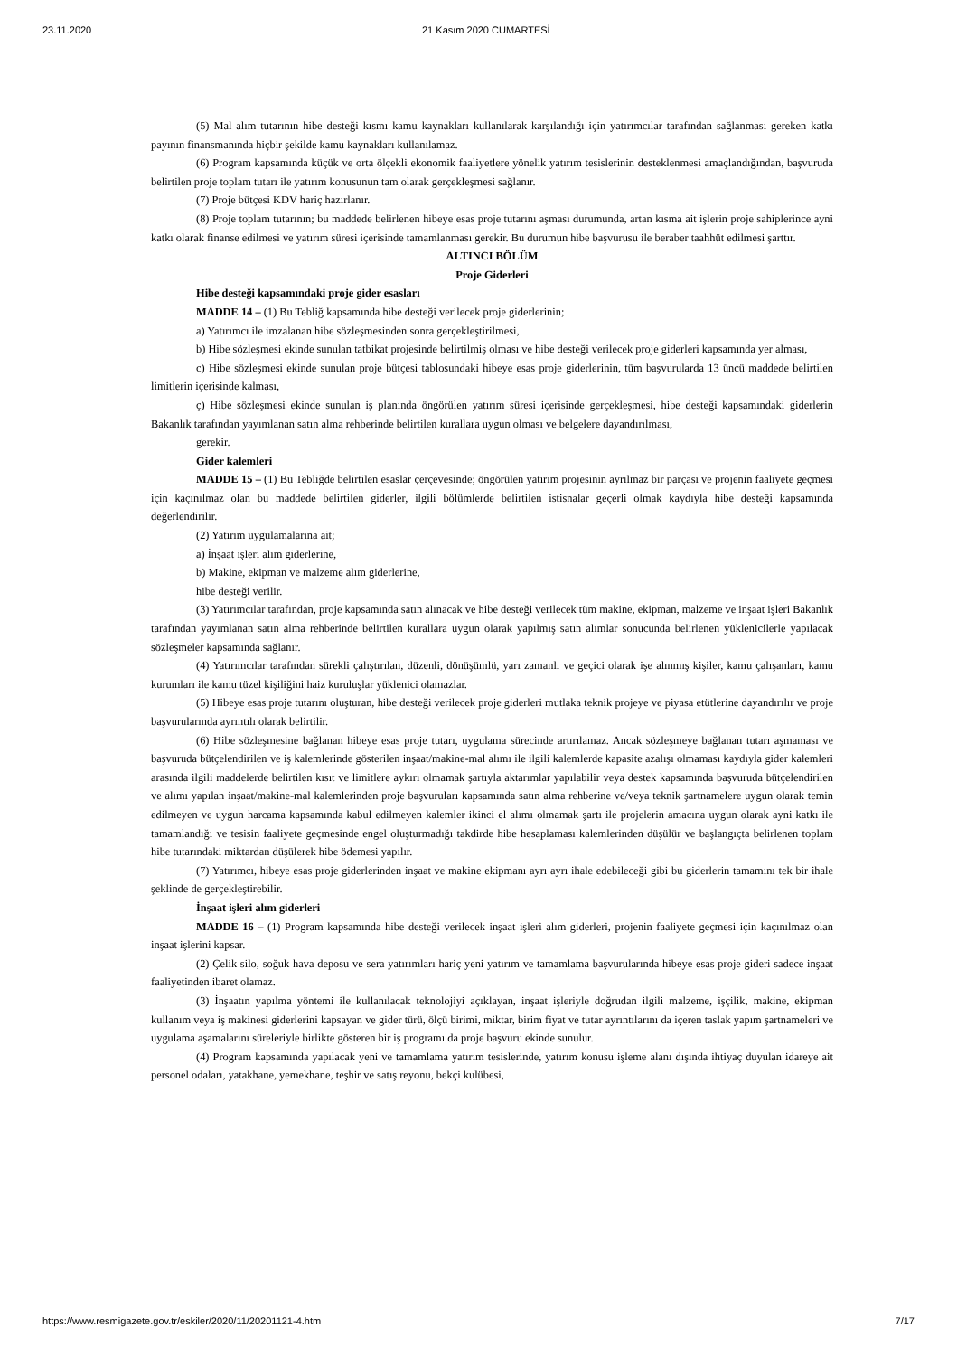23.11.2020 21 Kasım 2020 CUMARTESİ
(5) Mal alım tutarının hibe desteği kısmı kamu kaynakları kullanılarak karşılandığı için yatırımcılar tarafından sağlanması gereken katkı payının finansmanında hiçbir şekilde kamu kaynakları kullanılamaz.
(6) Program kapsamında küçük ve orta ölçekli ekonomik faaliyetlere yönelik yatırım tesislerinin desteklenmesi amaçlandığından, başvuruda belirtilen proje toplam tutarı ile yatırım konusunun tam olarak gerçekleşmesi sağlanır.
(7) Proje bütçesi KDV hariç hazırlanır.
(8) Proje toplam tutarının; bu maddede belirlenen hibeye esas proje tutarını aşması durumunda, artan kısma ait işlerin proje sahiplerince ayni katkı olarak finanse edilmesi ve yatırım süresi içerisinde tamamlanması gerekir. Bu durumun hibe başvurusu ile beraber taahhüt edilmesi şarttır.
ALTINCI BÖLÜM
Proje Giderleri
Hibe desteği kapsamındaki proje gider esasları
MADDE 14 – (1) Bu Tebliğ kapsamında hibe desteği verilecek proje giderlerinin;
a) Yatırımcı ile imzalanan hibe sözleşmesinden sonra gerçekleştirilmesi,
b) Hibe sözleşmesi ekinde sunulan tatbikat projesinde belirtilmiş olması ve hibe desteği verilecek proje giderleri kapsamında yer alması,
c) Hibe sözleşmesi ekinde sunulan proje bütçesi tablosundaki hibeye esas proje giderlerinin, tüm başvurularda 13 üncü maddede belirtilen limitlerin içerisinde kalması,
ç) Hibe sözleşmesi ekinde sunulan iş planında öngörülen yatırım süresi içerisinde gerçekleşmesi, hibe desteği kapsamındaki giderlerin Bakanlık tarafından yayımlanan satın alma rehberinde belirtilen kurallara uygun olması ve belgelere dayandırılması,
gerekir.
Gider kalemleri
MADDE 15 – (1) Bu Tebliğde belirtilen esaslar çerçevesinde; öngörülen yatırım projesinin ayrılmaz bir parçası ve projenin faaliyete geçmesi için kaçınılmaz olan bu maddede belirtilen giderler, ilgili bölümlerde belirtilen istisnalar geçerli olmak kaydıyla hibe desteği kapsamında değerlendirilir.
(2) Yatırım uygulamalarına ait;
a) İnşaat işleri alım giderlerine,
b) Makine, ekipman ve malzeme alım giderlerine,
hibe desteği verilir.
(3) Yatırımcılar tarafından, proje kapsamında satın alınacak ve hibe desteği verilecek tüm makine, ekipman, malzeme ve inşaat işleri Bakanlık tarafından yayımlanan satın alma rehberinde belirtilen kurallara uygun olarak yapılmış satın alımlar sonucunda belirlenen yüklenicilerle yapılacak sözleşmeler kapsamında sağlanır.
(4) Yatırımcılar tarafından sürekli çalıştırılan, düzenli, dönüşümlü, yarı zamanlı ve geçici olarak işe alınmış kişiler, kamu çalışanları, kamu kurumları ile kamu tüzel kişiliğini haiz kuruluşlar yüklenici olamazlar.
(5) Hibeye esas proje tutarını oluşturan, hibe desteği verilecek proje giderleri mutlaka teknik projeye ve piyasa etütlerine dayandırılır ve proje başvurularında ayrıntılı olarak belirtilir.
(6) Hibe sözleşmesine bağlanan hibeye esas proje tutarı, uygulama sürecinde artırılamaz. Ancak sözleşmeye bağlanan tutarı aşmaması ve başvuruda bütçelendirilen ve iş kalemlerinde gösterilen inşaat/makine-mal alımı ile ilgili kalemlerde kapasite azalışı olmaması kaydıyla gider kalemleri arasında ilgili maddelerde belirtilen kısıt ve limitlere aykırı olmamak şartıyla aktarımlar yapılabilir veya destek kapsamında başvuruda bütçelendirilen ve alımı yapılan inşaat/makine-mal kalemlerinden proje başvuruları kapsamında satın alma rehberine ve/veya teknik şartnamelere uygun olarak temin edilmeyen ve uygun harcama kapsamında kabul edilmeyen kalemler ikinci el alımı olmamak şartı ile projelerin amacına uygun olarak ayni katkı ile tamamlandığı ve tesisin faaliyete geçmesinde engel oluşturmadığı takdirde hibe hesaplaması kalemlerinden düşülür ve başlangıçta belirlenen toplam hibe tutarındaki miktardan düşülerek hibe ödemesi yapılır.
(7) Yatırımcı, hibeye esas proje giderlerinden inşaat ve makine ekipmanı ayrı ayrı ihale edebileceği gibi bu giderlerin tamamını tek bir ihale şeklinde de gerçekleştirebilir.
İnşaat işleri alım giderleri
MADDE 16 – (1) Program kapsamında hibe desteği verilecek inşaat işleri alım giderleri, projenin faaliyete geçmesi için kaçınılmaz olan inşaat işlerini kapsar.
(2) Çelik silo, soğuk hava deposu ve sera yatırımları hariç yeni yatırım ve tamamlama başvurularında hibeye esas proje gideri sadece inşaat faaliyetinden ibaret olamaz.
(3) İnşaatın yapılma yöntemi ile kullanılacak teknolojiyi açıklayan, inşaat işleriyle doğrudan ilgili malzeme, işçilik, makine, ekipman kullanım veya iş makinesi giderlerini kapsayan ve gider türü, ölçü birimi, miktar, birim fiyat ve tutar ayrıntılarını da içeren taslak yapım şartnameleri ve uygulama aşamalarını süreleriyle birlikte gösteren bir iş programı da proje başvuru ekinde sunulur.
(4) Program kapsamında yapılacak yeni ve tamamlama yatırım tesislerinde, yatırım konusu işleme alanı dışında ihtiyaç duyulan idareye ait personel odaları, yatakhane, yemekhane, teşhir ve satış reyonu, bekçi kulübesi,
https://www.resmigazete.gov.tr/eskiler/2020/11/20201121-4.htm 7/17